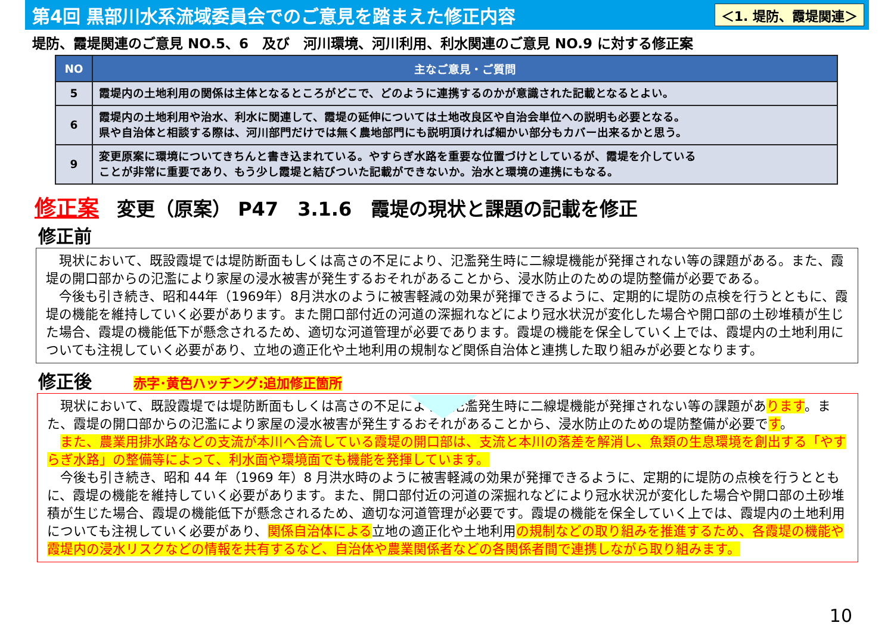第4回 黒部川水系流域委員会でのご意見を踏まえた修正内容
＜1. 堤防、霞堤関連＞
堤防、霞堤関連のご意見 NO.5、6　及び　河川環境、河川利用、利水関連のご意見 NO.9 に対する修正案
| NO | 主なご意見・ご質問 |
| --- | --- |
| 5 | 霞堤内の土地利用の関係は主体となるところがどこで、どのように連携するのかが意識された記載となるとよい。 |
| 6 | 霞堤内の土地利用や治水、利水に関連して、霞堤の延伸については土地改良区や自治会単位への説明も必要となる。 県や自治体と相談する際は、河川部門だけでは無く農地部門にも説明頂ければ細かい部分もカバー出来るかと思う。 |
| 9 | 変更原案に環境についてきちんと書き込まれている。やすらぎ水路を重要な位置づけとしているが、霞堤を介している ことが非常に重要であり、もう少し霞堤と結びついた記載ができないか。治水と環境の連携にもなる。 |
修正案 変更（原案） P47　3.1.6　霞堤の現状と課題の記載を修正
修正前
　現状において、既設霞堤では堤防断面もしくは高さの不足により、氾濫発生時に二線堤機能が発揮されない等の課題がある。また、霞堤の開口部からの氾濫により家屋の浸水被害が発生するおそれがあることから、浸水防止のための堤防整備が必要である。
　今後も引き続き、昭和44年（1969年）8月洪水のように被害軽減の効果が発揮できるように、定期的に堤防の点検を行うとともに、霞堤の機能を維持していく必要があります。また開口部付近の河道の深掘れなどにより冠水状況が変化した場合や開口部の土砂堆積が生じた場合、霞堤の機能低下が懸念されるため、適切な河道管理が必要であります。霞堤の機能を保全していく上では、霞堤内の土地利用についても注視していく必要があり、立地の適正化や土地利用の規制など関係自治体と連携した取り組みが必要となります。
修正後 赤字･黄色ハッチング:追加修正箇所
　現状において、既設霞堤では堤防断面もしくは高さの不足により、氾濫発生時に二線堤機能が発揮されない等の課題があります。また、霞堤の開口部からの氾濫により家屋の浸水被害が発生するおそれがあることから、浸水防止のための堤防整備が必要です。
　また、農業用排水路などの支流が本川へ合流している霞堤の開口部は、支流と本川の落差を解消し、魚類の生息環境を創出する「やすらぎ水路」の整備等によって、利水面や環境面でも機能を発揮しています。
　今後も引き続き、昭和 44 年（1969 年）8 月洪水時のように被害軽減の効果が発揮できるように、定期的に堤防の点検を行うとともに、霞堤の機能を維持していく必要があります。また、開口部付近の河道の深掘れなどにより冠水状況が変化した場合や開口部の土砂堆積が生じた場合、霞堤の機能低下が懸念されるため、適切な河道管理が必要です。霞堤の機能を保全していく上では、霞堤内の土地利用についても注視していく必要があり、関係自治体による立地の適正化や土地利用の規制などの取り組みを推進するため、各霞堤の機能や霞堤内の浸水リスクなどの情報を共有するなど、自治体や農業関係者などの各関係者間で連携しながら取り組みます。
10